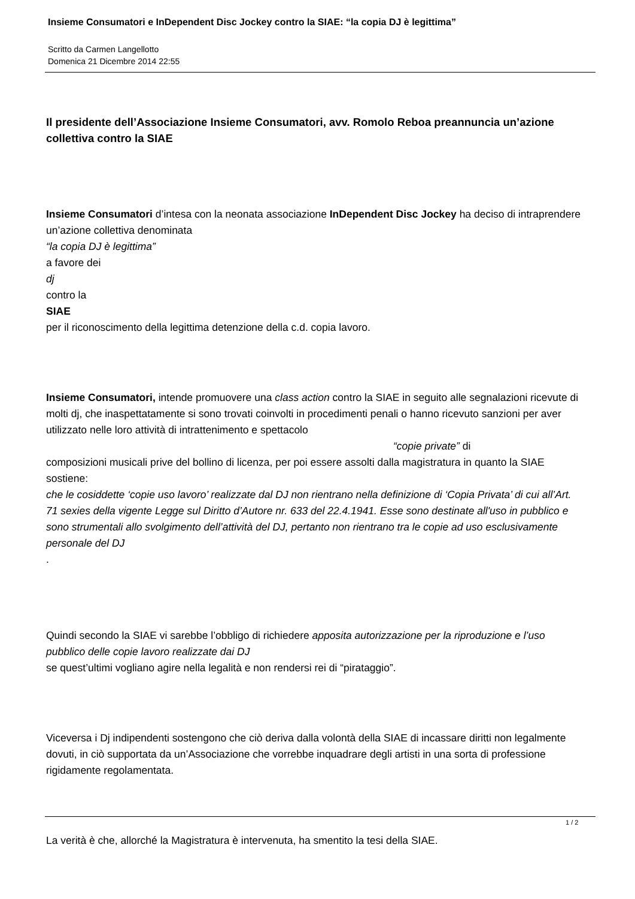Insieme Consumatori e InDependent Disc Jockey contro la SIAE: “la copia DJ è legittima”
Scritto da Carmen Langellotto
Domenica 21 Dicembre 2014 22:55
Il presidente dell’Associazione Insieme Consumatori, avv. Romolo Reboa preannuncia un’azione collettiva contro la SIAE
Insieme Consumatori d’intesa con la neonata associazione InDependent Disc Jockey ha deciso di intraprendere un’azione collettiva denominata
“la copia DJ è legittima”
a favore dei
dj
contro la
SIAE
per il riconoscimento della legittima detenzione della c.d. copia lavoro.
Insieme Consumatori, intende promuovere una class action contro la SIAE in seguito alle segnalazioni ricevute di molti dj, che inaspettatamente si sono trovati coinvolti in procedimenti penali o hanno ricevuto sanzioni per aver utilizzato nelle loro attività di intrattenimento e spettacolo “copie private” di
composizioni musicali prive del bollino di licenza, per poi essere assolti dalla magistratura in quanto la SIAE sostiene:
che le cosiddette ‘copie uso lavoro’ realizzate dal DJ non rientrano nella definizione di ‘Copia Privata’ di cui all’Art. 71 sexies della vigente Legge sul Diritto d’Autore nr. 633 del 22.4.1941. Esse sono destinate all'uso in pubblico e sono strumentali allo svolgimento dell’attività del DJ, pertanto non rientrano tra le copie ad uso esclusivamente personale del DJ
.
Quindi secondo la SIAE vi sarebbe l’obbligo di richiedere apposita autorizzazione per la riproduzione e l’uso pubblico delle copie lavoro realizzate dai DJ
se quest’ultimi vogliano agire nella legalità e non rendersi rei di “pirataggio”.
Viceversa i Dj indipendenti sostengono che ciò deriva dalla volontà della SIAE di incassare diritti non legalmente dovuti, in ciò supportata da un’Associazione che vorrebbe inquadrare degli artisti in una sorta di professione rigidamente regolamentata.
La verità è che, allorché la Magistratura è intervenuta, ha smentito la tesi della SIAE.
1 / 2